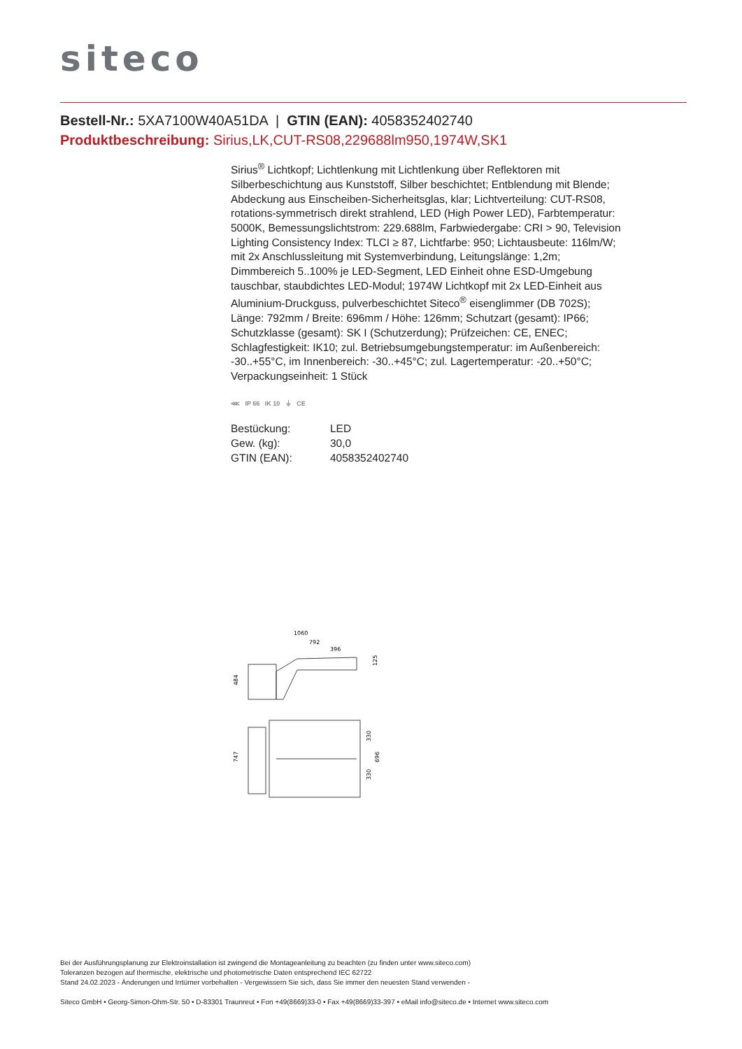siteco
Bestell-Nr.: 5XA7100W40A51DA | GTIN (EAN): 4058352402740
Produktbeschreibung: Sirius,LK,CUT-RS08,229688lm950,1974W,SK1
Sirius<sup>®</sup> Lichtkopf; Lichtlenkung mit Lichtlenkung über Reflektoren mit Silberbeschichtung aus Kunststoff, Silber beschichtet; Entblendung mit Blende; Abdeckung aus Einscheiben-Sicherheitsglas, klar; Lichtverteilung: CUT-RS08, rotations-symmetrisch direkt strahlend, LED (High Power LED), Farbtemperatur: 5000K, Bemessungslichtstrom: 229.688lm, Farbwiedergabe: CRI > 90, Television Lighting Consistency Index: TLCI ≥ 87, Lichtfarbe: 950; Lichtausbeute: 116lm/W; mit 2x Anschlussleitung mit Systemverbindung, Leitungslänge: 1,2m; Dimmbereich 5..100% je LED-Segment, LED Einheit ohne ESD-Umgebung tauschbar, staubdichtes LED-Modul; 1974W Lichtkopf mit 2x LED-Einheit aus Aluminium-Druckguss, pulverbeschichtet Siteco<sup>®</sup> eisenglimmer (DB 702S); Länge: 792mm / Breite: 696mm / Höhe: 126mm; Schutzart (gesamt): IP66; Schutzklasse (gesamt): SK I (Schutzerdung); Prüfzeichen: CE, ENEC; Schlagfestigkeit: IK10; zul. Betriebsumgebungstemperatur: im Außenbereich: -30..+55°C, im Innenbereich: -30..+45°C; zul. Lagertemperatur: -20..+50°C; Verpackungseinheit: 1 Stück
⋘ IP 66 IK 10 ⏚ CE
| Bestückung: | LED |
| Gew. (kg): | 30,0 |
| GTIN (EAN): | 4058352402740 |
1060
792
396
484
125
747
330
696
330
Bei der Ausführungsplanung zur Elektroinstallation ist zwingend die Montageanleitung zu beachten (zu finden unter www.siteco.com)
Toleranzen bezogen auf thermische, elektrische und photometrische Daten entsprechend IEC 62722
Stand 24.02.2023 - Änderungen und Irrtümer vorbehalten - Vergewissern Sie sich, dass Sie immer den neuesten Stand verwenden -
Siteco GmbH • Georg-Simon-Ohm-Str. 50 • D-83301 Traunreut • Fon +49(8669)33-0 • Fax +49(8669)33-397 • eMail info@siteco.de • Internet www.siteco.com